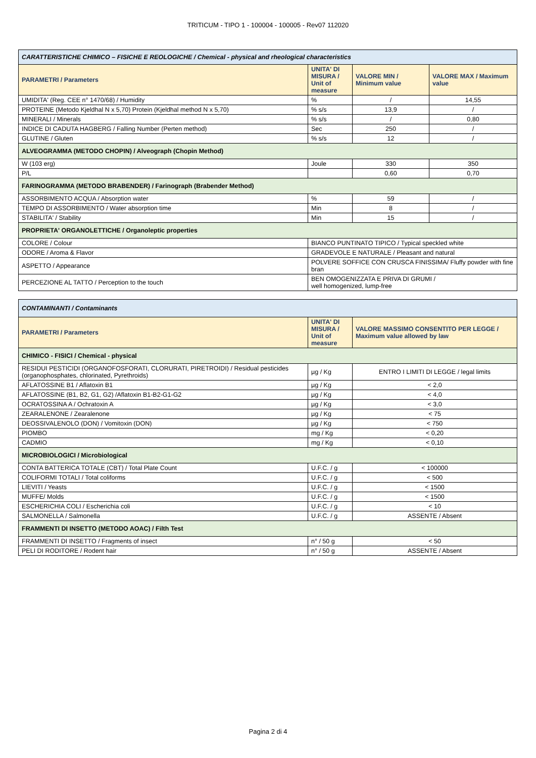TRITICUM - TIPO 1 - 100004 - 100005 - Rev07 112020
| CARATTERISTICHE CHIMICO – FISICHE E REOLOGICHE / Chemical - physical and rheological characteristics | | | |
| PARAMETRI / Parameters | UNITA' DI MISURA / Unit of measure | VALORE MIN / Minimum value | VALORE MAX / Maximum value |
| UMIDITA' (Reg. CEE n° 1470/68) / Humidity | % | / | 14,55 |
| PROTEINE (Metodo Kjeldhal N x 5,70) Protein (Kjeldhal method N x 5,70) | % s/s | 13,9 | / |
| MINERALI / Minerals | % s/s | / | 0,80 |
| INDICE DI CADUTA HAGBERG / Falling Number (Perten method) | Sec | 250 | / |
| GLUTINE / Gluten | % s/s | 12 | / |
| ALVEOGRAMMA (METODO CHOPIN) / Alveograph (Chopin Method) | | | |
| W (103 erg) | Joule | 330 | 350 |
| P/L | | 0,60 | 0,70 |
| FARINOGRAMMA (METODO BRABENDER) / Farinograph (Brabender Method) | | | |
| ASSORBIMENTO ACQUA / Absorption water | % | 59 | / |
| TEMPO DI ASSORBIMENTO / Water absorption time | Min | 8 | / |
| STABILITA' / Stability | Min | 15 | / |
| PROPRIETA' ORGANOLETTICHE / Organoleptic properties | | | |
| COLORE / Colour | BIANCO PUNTINATO TIPICO / Typical speckled white | | |
| ODORE / Aroma & Flavor | GRADEVOLE E NATURALE / Pleasant and natural | | |
| ASPETTO / Appearance | POLVERE SOFFICE CON CRUSCA FINISSIMA/ Fluffy powder with fine bran | | |
| PERCEZIONE AL TATTO / Perception to the touch | BEN OMOGENIZZATA E PRIVA DI GRUMI / well homogenized, lump-free | | |
| CONTAMINANTI / Contaminants | | |
| PARAMETRI / Parameters | UNITA' DI MISURA / Unit of measure | VALORE MASSIMO CONSENTITO PER LEGGE / Maximum value allowed by law |
| CHIMICO - FISICI / Chemical - physical | | |
| RESIDUI PESTICIDI (ORGANOFOSFORATI, CLORURATI, PIRETROIDI) / Residual pesticides (organophosphates, chlorinated, Pyrethroids) | µg / Kg | ENTRO I LIMITI DI LEGGE / legal limits |
| AFLATOSSINE B1 / Aflatoxin B1 | µg / Kg | < 2,0 |
| AFLATOSSINE (B1, B2, G1, G2) /Aflatoxin B1-B2-G1-G2 | µg / Kg | < 4,0 |
| OCRATOSSINA A / Ochratoxin A | µg / Kg | < 3,0 |
| ZEARALENONE / Zearalenone | µg / Kg | < 75 |
| DEOSSIVALENOLO (DON) / Vomitoxin (DON) | µg / Kg | < 750 |
| PIOMBO | mg / Kg | < 0,20 |
| CADMIO | mg / Kg | < 0,10 |
| MICROBIOLOGICI / Microbiological | | |
| CONTA BATTERICA TOTALE (CBT) / Total Plate Count | U.F.C. / g | < 100000 |
| COLIFORMI TOTALI / Total coliforms | U.F.C. / g | < 500 |
| LIEVITI / Yeasts | U.F.C. / g | < 1500 |
| MUFFE/ Molds | U.F.C. / g | < 1500 |
| ESCHERICHIA COLI / Escherichia coli | U.F.C. / g | < 10 |
| SALMONELLA / Salmonella | U.F.C. / g | ASSENTE / Absent |
| FRAMMENTI DI INSETTO (METODO AOAC) / Filth Test | | |
| FRAMMENTI DI INSETTO / Fragments of insect | n° / 50 g | < 50 |
| PELI DI RODITORE / Rodent hair | n° / 50 g | ASSENTE / Absent |
Pagina 2 di 4